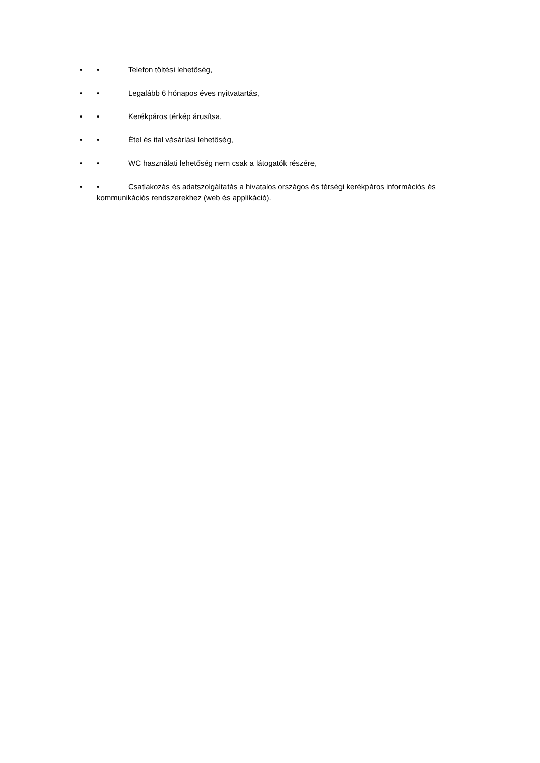• • Telefon töltési lehetőség,
• • Legalább 6 hónapos éves nyitvatartás,
• • Kerékpáros térkép árusítsa,
• • Étel és ital vásárlási lehetőség,
• • WC használati lehetőség nem csak a látogatók részére,
• • Csatlakozás és adatszolgáltatás a hivatalos országos és térségi kerékpáros információs és kommunikációs rendszerekhez (web és applikáció).